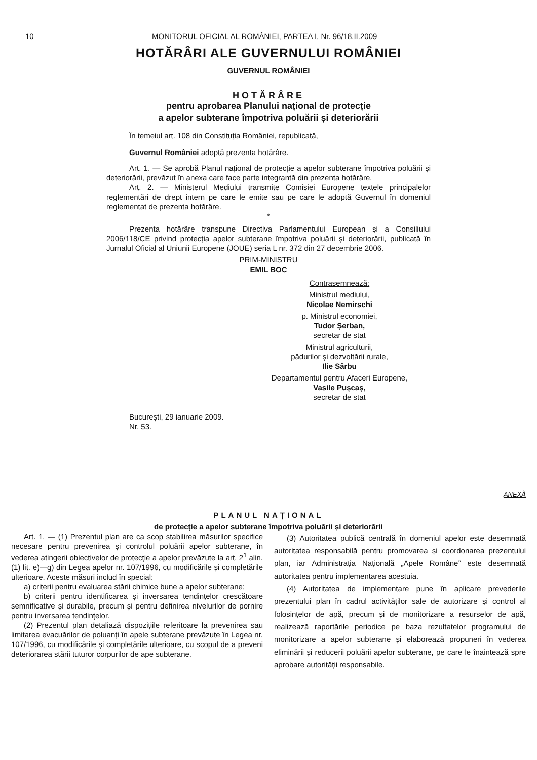10 MONITORUL OFICIAL AL ROMÂNIEI, PARTEA I, Nr. 96/18.II.2009
HOTĂRÂRI ALE GUVERNULUI ROMÂNIEI
GUVERNUL ROMÂNIEI
HOTĂRÂRE
pentru aprobarea Planului național de protecție
a apelor subterane împotriva poluării și deteriorării
În temeiul art. 108 din Constituția României, republicată,
Guvernul României adoptă prezenta hotărâre.
Art. 1. — Se aprobă Planul național de protecție a apelor subterane împotriva poluării și deteriorării, prevăzut în anexa care face parte integrantă din prezenta hotărâre.
Art. 2. — Ministerul Mediului transmite Comisiei Europene textele principalelor reglementări de drept intern pe care le emite sau pe care le adoptă Guvernul în domeniul reglementat de prezenta hotărâre.
*
Prezenta hotărâre transpune Directiva Parlamentului European și a Consiliului 2006/118/CE privind protecția apelor subterane împotriva poluării și deteriorării, publicată în Jurnalul Oficial al Uniunii Europene (JOUE) seria L nr. 372 din 27 decembrie 2006.
PRIM-MINISTRU
EMIL BOC
Contrasemnează:
Ministrul mediului,
Nicolae Nemirschi
p. Ministrul economiei,
Tudor Șerban,
secretar de stat
Ministrul agriculturii,
pădurilor și dezvoltării rurale,
Ilie Sârbu
Departamentul pentru Afaceri Europene,
Vasile Pușcaș,
secretar de stat
București, 29 ianuarie 2009.
Nr. 53.
ANEXĂ
PLANUL NAȚIONAL
de protecție a apelor subterane împotriva poluării și deteriorării
Art. 1. — (1) Prezentul plan are ca scop stabilirea măsurilor specifice necesare pentru prevenirea și controlul poluării apelor subterane, în vederea atingerii obiectivelor de protecție a apelor prevăzute la art. 2<sup>1</sup> alin. (1) lit. e)—g) din Legea apelor nr. 107/1996, cu modificările și completările ulterioare. Aceste măsuri includ în special:
a) criterii pentru evaluarea stării chimice bune a apelor subterane;
b) criterii pentru identificarea și inversarea tendințelor crescătoare semnificative și durabile, precum și pentru definirea nivelurilor de pornire pentru inversarea tendințelor.
(2) Prezentul plan detaliază dispozițiile referitoare la prevenirea sau limitarea evacuărilor de poluanți în apele subterane prevăzute în Legea nr. 107/1996, cu modificările și completările ulterioare, cu scopul de a preveni deteriorarea stării tuturor corpurilor de ape subterane.
(3) Autoritatea publică centrală în domeniul apelor este desemnată autoritatea responsabilă pentru promovarea și coordonarea prezentului plan, iar Administrația Națională „Apele Române” este desemnată autoritatea pentru implementarea acestuia.
(4) Autoritatea de implementare pune în aplicare prevederile prezentului plan în cadrul activităților sale de autorizare și control al folosințelor de apă, precum și de monitorizare a resurselor de apă, realizează raportările periodice pe baza rezultatelor programului de monitorizare a apelor subterane și elaborează propuneri în vederea eliminării și reducerii poluării apelor subterane, pe care le înaintează spre aprobare autorității responsabile.